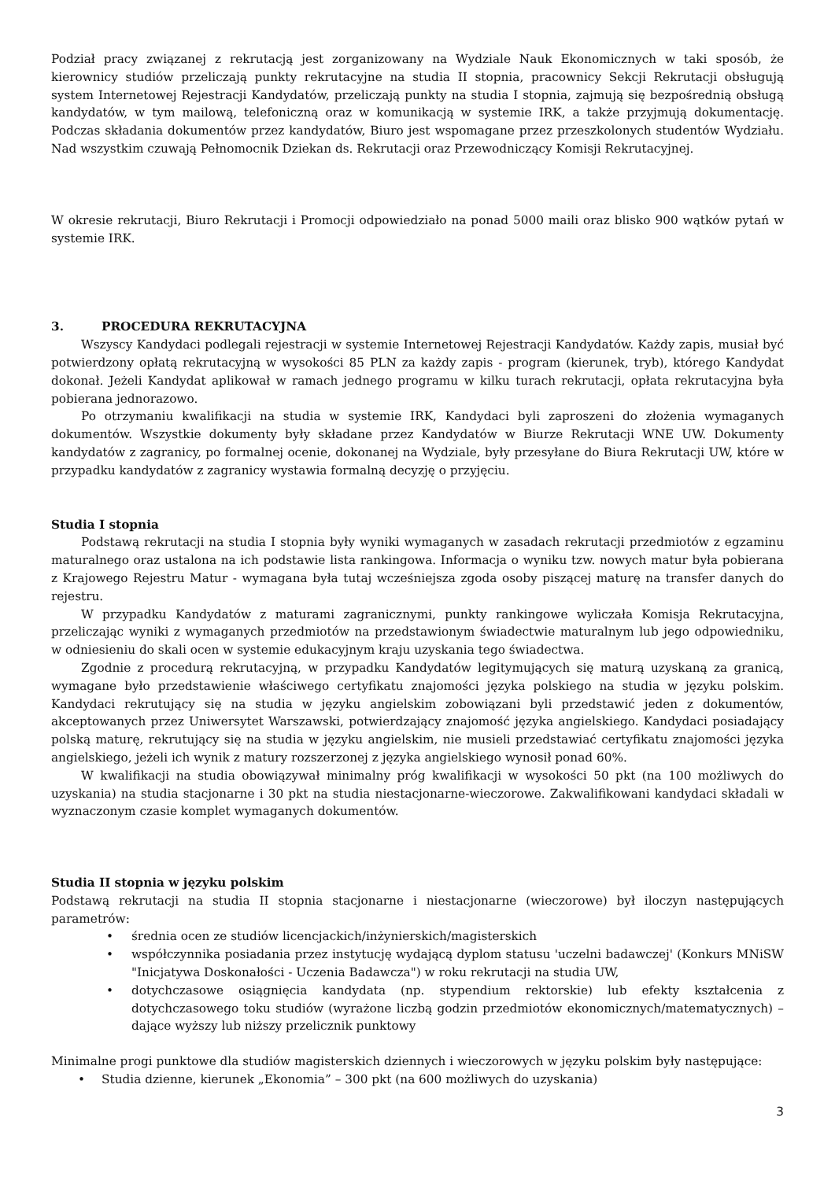Podział pracy związanej z rekrutacją jest zorganizowany na Wydziale Nauk Ekonomicznych w taki sposób, że kierownicy studiów przeliczają punkty rekrutacyjne na studia II stopnia, pracownicy Sekcji Rekrutacji obsługują system Internetowej Rejestracji Kandydatów, przeliczają punkty na studia I stopnia, zajmują się bezpośrednią obsługą kandydatów, w tym mailową, telefoniczną oraz w komunikacją w systemie IRK, a także przyjmują dokumentację. Podczas składania dokumentów przez kandydatów, Biuro jest wspomagane przez przeszkolonych studentów Wydziału. Nad wszystkim czuwają Pełnomocnik Dziekan ds. Rekrutacji oraz Przewodniczący Komisji Rekrutacyjnej.
W okresie rekrutacji, Biuro Rekrutacji i Promocji odpowiedziało na ponad 5000 maili oraz blisko 900 wątków pytań w systemie IRK.
3. PROCEDURA REKRUTACYJNA
Wszyscy Kandydaci podlegali rejestracji w systemie Internetowej Rejestracji Kandydatów. Każdy zapis, musiał być potwierdzony opłatą rekrutacyjną w wysokości 85 PLN za każdy zapis - program (kierunek, tryb), którego Kandydat dokonał. Jeżeli Kandydat aplikował w ramach jednego programu w kilku turach rekrutacji, opłata rekrutacyjna była pobierana jednorazowo.
Po otrzymaniu kwalifikacji na studia w systemie IRK, Kandydaci byli zaproszeni do złożenia wymaganych dokumentów. Wszystkie dokumenty były składane przez Kandydatów w Biurze Rekrutacji WNE UW. Dokumenty kandydatów z zagranicy, po formalnej ocenie, dokonanej na Wydziale, były przesyłane do Biura Rekrutacji UW, które w przypadku kandydatów z zagranicy wystawia formalną decyzję o przyjęciu.
Studia I stopnia
Podstawą rekrutacji na studia I stopnia były wyniki wymaganych w zasadach rekrutacji przedmiotów z egzaminu maturalnego oraz ustalona na ich podstawie lista rankingowa. Informacja o wyniku tzw. nowych matur była pobierana z Krajowego Rejestru Matur - wymagana była tutaj wcześniejsza zgoda osoby piszącej maturę na transfer danych do rejestru.
W przypadku Kandydatów z maturami zagranicznymi, punkty rankingowe wyliczała Komisja Rekrutacyjna, przeliczając wyniki z wymaganych przedmiotów na przedstawionym świadectwie maturalnym lub jego odpowiedniku, w odniesieniu do skali ocen w systemie edukacyjnym kraju uzyskania tego świadectwa.
Zgodnie z procedurą rekrutacyjną, w przypadku Kandydatów legitymujących się maturą uzyskaną za granicą, wymagane było przedstawienie właściwego certyfikatu znajomości języka polskiego na studia w języku polskim. Kandydaci rekrutujący się na studia w języku angielskim zobowiązani byli przedstawić jeden z dokumentów, akceptowanych przez Uniwersytet Warszawski, potwierdzający znajomość języka angielskiego. Kandydaci posiadający polską maturę, rekrutujący się na studia w języku angielskim, nie musieli przedstawiać certyfikatu znajomości języka angielskiego, jeżeli ich wynik z matury rozszerzonej z języka angielskiego wynosił ponad 60%.
W kwalifikacji na studia obowiązywał minimalny próg kwalifikacji w wysokości 50 pkt (na 100 możliwych do uzyskania) na studia stacjonarne i 30 pkt na studia niestacjonarne-wieczorowe. Zakwalifikowani kandydaci składali w wyznaczonym czasie komplet wymaganych dokumentów.
Studia II stopnia w języku polskim
Podstawą rekrutacji na studia II stopnia stacjonarne i niestacjonarne (wieczorowe) był iloczyn następujących parametrów:
• średnia ocen ze studiów licencjackich/inżynierskich/magisterskich
• współczynnika posiadania przez instytucję wydającą dyplom statusu 'uczelni badawczej' (Konkurs MNiSW "Inicjatywa Doskonałości - Uczenia Badawcza") w roku rekrutacji na studia UW,
• dotychczasowe osiągnięcia kandydata (np. stypendium rektorskie) lub efekty kształcenia z dotychczasowego toku studiów (wyrażone liczbą godzin przedmiotów ekonomicznych/matematycznych) – dające wyższy lub niższy przelicznik punktowy
Minimalne progi punktowe dla studiów magisterskich dziennych i wieczorowych w języku polskim były następujące:
• Studia dzienne, kierunek „Ekonomia” – 300 pkt (na 600 możliwych do uzyskania)
3